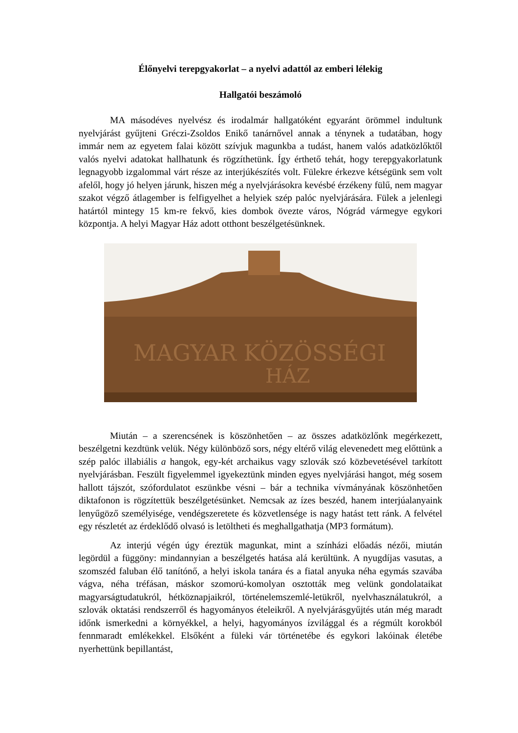Élőnyelvi terepgyakorlat – a nyelvi adattól az emberi lélekig
Hallgatói beszámoló
MA másodéves nyelvész és irodalmár hallgatóként egyaránt örömmel indultunk nyelvjárást gyűjteni Gréczi-Zsoldos Enikő tanárnővel annak a ténynek a tudatában, hogy immár nem az egyetem falai között szívjuk magunkba a tudást, hanem valós adatközlőktől valós nyelvi adatokat hallhatunk és rögzíthetünk. Így érthető tehát, hogy terepgyakorlatunk legnagyobb izgalommal várt része az interjúkészítés volt. Fülekre érkezve kétségünk sem volt afelől, hogy jó helyen járunk, hiszen még a nyelvjárásokra kevésbé érzékeny fülű, nem magyar szakot végző átlagember is felfigyelhet a helyiek szép palóc nyelvjárására. Fülek a jelenlegi határtól mintegy 15 km-re fekvő, kies dombok övezte város, Nógrád vármegye egykori központja. A helyi Magyar Ház adott otthont beszélgetésünknek.
MAGYAR KÖZÖSSÉGI
HÁZ
Miután – a szerencsének is köszönhetően – az összes adatközlőnk megérkezett, beszélgetni kezdtünk velük. Négy különböző sors, négy eltérő világ elevenedett meg előttünk a szép palóc illabiális a hangok, egy-két archaikus vagy szlovák szó közbevetésével tarkított nyelvjárásban. Feszült figyelemmel igyekeztünk minden egyes nyelvjárási hangot, még sosem hallott tájszót, szófordulatot eszünkbe vésni – bár a technika vívmányának köszönhetően diktafonon is rögzítettük beszélgetésünket. Nemcsak az ízes beszéd, hanem interjúalanyaink lenyűgöző személyisége, vendégszeretete és közvetlensége is nagy hatást tett ránk. A felvétel egy részletét az érdeklődő olvasó is letöltheti és meghallgathatja (MP3 formátum).
Az interjú végén úgy éreztük magunkat, mint a színházi előadás nézői, miután legördül a függöny: mindannyian a beszélgetés hatása alá kerültünk. A nyugdíjas vasutas, a szomszéd faluban élő tanítónő, a helyi iskola tanára és a fiatal anyuka néha egymás szavába vágva, néha tréfásan, máskor szomorú-komolyan osztották meg velünk gondolataikat magyarságtudatukról, hétköznapjaikról, történelemszemlé-letükről, nyelvhasználatukról, a szlovák oktatási rendszerről és hagyományos ételeikről. A nyelvjárásgyűjtés után még maradt időnk ismerkedni a környékkel, a helyi, hagyományos ízvilággal és a régmúlt korokból fennmaradt emlékekkel. Elsőként a füleki vár történetébe és egykori lakóinak életébe nyerhettünk bepillantást,